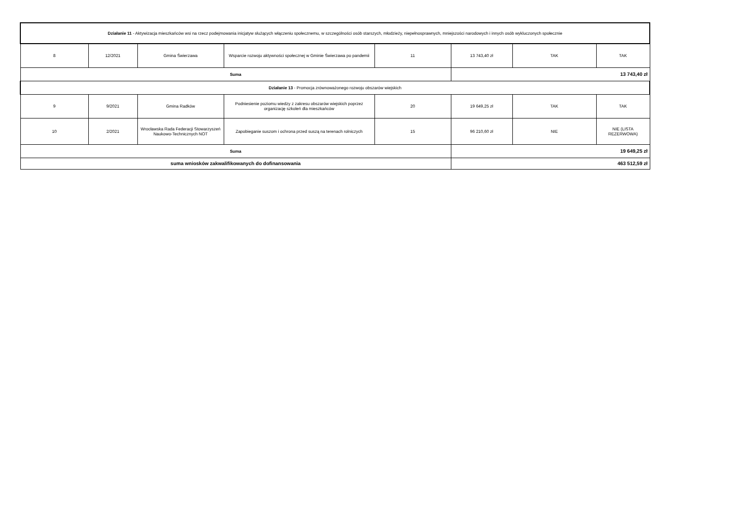| Działanie 11 - Aktywizacja mieszkańców wsi na rzecz podejmowania inicjatyw służących włączeniu społecznemu, w szczególności osób starszych, młodzieży, niepełnosprawnych, mniejszości narodowych i innych osób wykluczonych społecznie | | | | | | | |
| 8 | 12/2021 | Gmina Świerzawa | Wsparcie rozwoju aktywności społecznej w Gminie Świerzawa po pandemii | 11 | 13 743,40 zł | TAK | TAK |
| Suma | | | | | 13 743,40 zł | | |
| Działanie 13 - Promocja zrównoważonego rozwoju obszarów wiejskich | | | | | | | |
| 9 | 9/2021 | Gmina Radków | Podniesienie poziomu wiedzy z zakresu obszarów wiejskich poprzez organizację szkoleń dla mieszkańców | 20 | 19 649,25 zł | TAK | TAK |
| 10 | 2/2021 | Wrocławska Rada Federacji Stowarzyszeń Naukowo-Technicznych NOT | Zapobieganie suszom i ochrona przed suszą na terenach rolniczych | 15 | 96 210,60 zł | NIE | NIE (LISTA REZERWOWA) |
| Suma | | | | | 19 649,25 zł | | |
| suma wniosków zakwalifikowanych do dofinansowania | | | | | 463 512,59 zł | | |